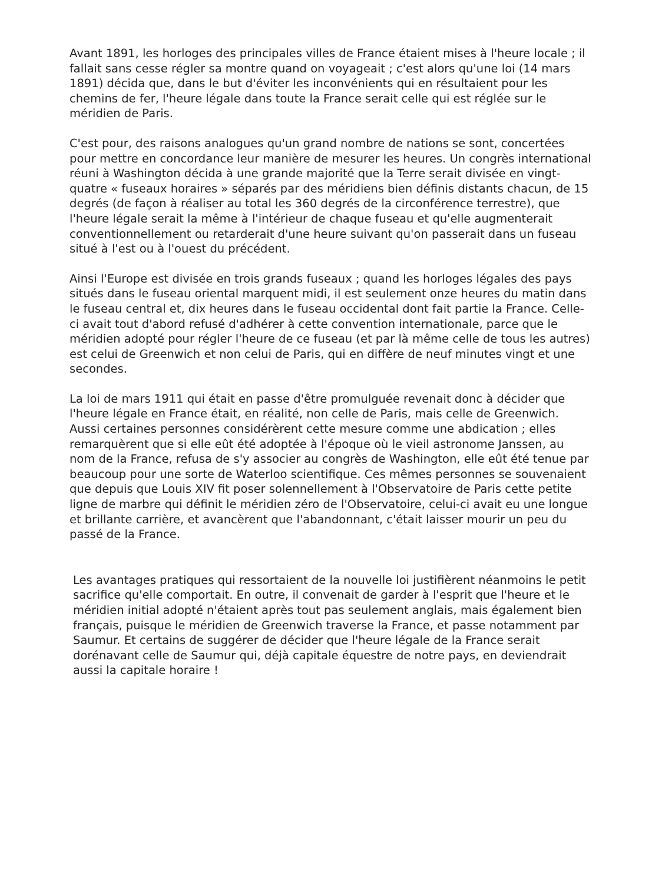Avant 1891, les horloges des principales villes de France étaient mises à l'heure locale ; il fallait sans cesse régler sa montre quand on voyageait ; c'est alors qu'une loi (14 mars 1891) décida que, dans le but d'éviter les inconvénients qui en résultaient pour les chemins de fer, l'heure légale dans toute la France serait celle qui est réglée sur le méridien de Paris.
C'est pour, des raisons analogues qu'un grand nombre de nations se sont, concertées pour mettre en concordance leur manière de mesurer les heures. Un congrès international réuni à Washington décida à une grande majorité que la Terre serait divisée en vingt-quatre « fuseaux horaires » séparés par des méridiens bien définis distants chacun, de 15 degrés (de façon à réaliser au total les 360 degrés de la circonférence terrestre), que l'heure légale serait la même à l'intérieur de chaque fuseau et qu'elle augmenterait conventionnellement ou retarderait d'une heure suivant qu'on passerait dans un fuseau situé à l'est ou à l'ouest du précédent.
Ainsi l'Europe est divisée en trois grands fuseaux ; quand les horloges légales des pays situés dans le fuseau oriental marquent midi, il est seulement onze heures du matin dans le fuseau central et, dix heures dans le fuseau occidental dont fait partie la France. Celle-ci avait tout d'abord refusé d'adhérer à cette convention internationale, parce que le méridien adopté pour régler l'heure de ce fuseau (et par là même celle de tous les autres) est celui de Greenwich et non celui de Paris, qui en diffère de neuf minutes vingt et une secondes.
La loi de mars 1911 qui était en passe d'être promulguée revenait donc à décider que l'heure légale en France était, en réalité, non celle de Paris, mais celle de Greenwich. Aussi certaines personnes considérèrent cette mesure comme une abdication ; elles remarquèrent que si elle eût été adoptée à l'époque où le vieil astronome Janssen, au nom de la France, refusa de s'y associer au congrès de Washington, elle eût été tenue par beaucoup pour une sorte de Waterloo scientifique. Ces mêmes personnes se souvenaient que depuis que Louis XIV fit poser solennellement à l'Observatoire de Paris cette petite ligne de marbre qui définit le méridien zéro de l'Observatoire, celui-ci avait eu une longue et brillante carrière, et avancèrent que l'abandonnant, c'était laisser mourir un peu du passé de la France.
Les avantages pratiques qui ressortaient de la nouvelle loi justifièrent néanmoins le petit sacrifice qu'elle comportait. En outre, il convenait de garder à l'esprit que l'heure et le méridien initial adopté n'étaient après tout pas seulement anglais, mais également bien français, puisque le méridien de Greenwich traverse la France, et passe notamment par Saumur. Et certains de suggérer de décider que l'heure légale de la France serait dorénavant celle de Saumur qui, déjà capitale équestre de notre pays, en deviendrait aussi la capitale horaire !